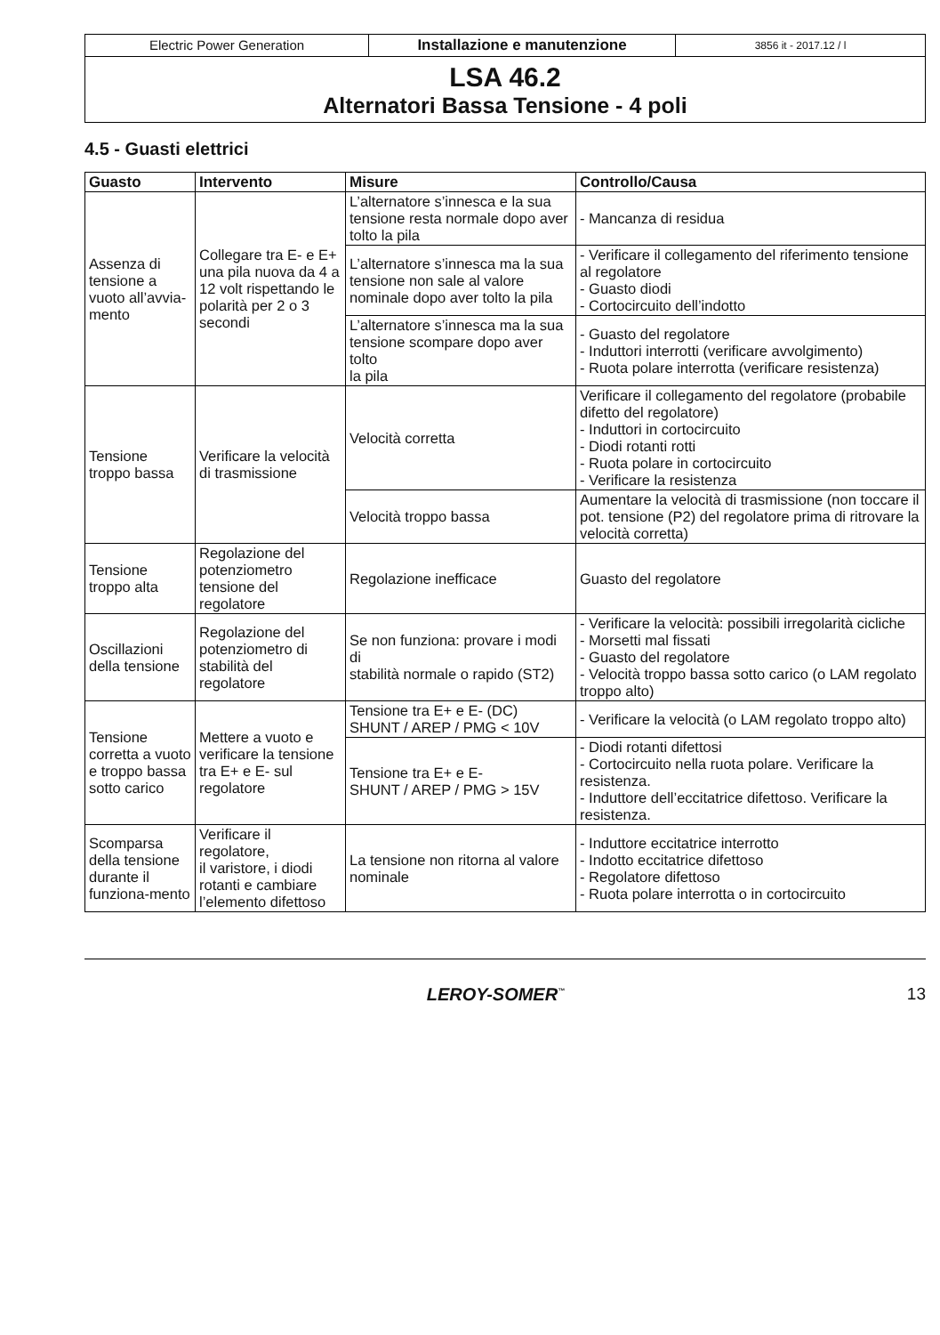Electric Power Generation Installazione e manutenzione
3856 it - 2017.12 / l
LSA 46.2
Alternatori Bassa Tensione - 4 poli
4.5 - Guasti elettrici
| Guasto | Intervento | Misure | Controllo/Causa |
| --- | --- | --- | --- |
| Assenza di tensione a vuoto all’avvia-mento | Collegare tra E- e E+ una pila nuova da 4 a 12 volt rispettando le polarità per 2 o 3 secondi | L’alternatore s’innesca e la sua tensione resta normale dopo aver tolto la pila | - Mancanza di residua |
| | | L’alternatore s’innesca ma la sua tensione non sale al valore nominale dopo aver tolto la pila | - Verificare il collegamento del riferimento tensione al regolatore - Guasto diodi - Cortocircuito dell’indotto |
| | | L’alternatore s’innesca ma la sua tensione scompare dopo aver tolto la pila | - Guasto del regolatore - Induttori interrotti (verificare avvolgimento) - Ruota polare interrotta (verificare resistenza) |
| Tensione troppo bassa | Verificare la velocità di trasmissione | Velocità corretta | Verificare il collegamento del regolatore (probabile difetto del regolatore) - Induttori in cortocircuito - Diodi rotanti rotti - Ruota polare in cortocircuito - Verificare la resistenza |
| | | Velocità troppo bassa | Aumentare la velocità di trasmissione (non toccare il pot. tensione (P2) del regolatore prima di ritrovare la velocità corretta) |
| Tensione troppo alta | Regolazione del potenziometro tensione del regolatore | Regolazione inefficace | Guasto del regolatore |
| Oscillazioni della tensione | Regolazione del potenziometro di stabilità del regolatore | Se non funziona: provare i modi di stabilità normale o rapido (ST2) | - Verificare la velocità: possibili irregolarità cicliche - Morsetti mal fissati - Guasto del regolatore - Velocità troppo bassa sotto carico (o LAM regolato troppo alto) |
| Tensione corretta a vuoto e troppo bassa sotto carico | Mettere a vuoto e verificare la tensione tra E+ e E- sul regolatore | Tensione tra E+ e E- (DC) SHUNT / AREP / PMG < 10V | - Verificare la velocità (o LAM regolato troppo alto) |
| | | Tensione tra E+ e E- SHUNT / AREP / PMG > 15V | - Diodi rotanti difettosi - Cortocircuito nella ruota polare. Verificare la resistenza. - Induttore dell’eccitatrice difettoso. Verificare la resistenza. |
| Scomparsa della tensione durante il funziona-mento | Verificare il regolatore, il varistore, i diodi rotanti e cambiare l’elemento difettoso | La tensione non ritorna al valore nominale | - Induttore eccitatrice interrotto - Indotto eccitatrice difettoso - Regolatore difettoso - Ruota polare interrotta o in cortocircuito |
LEROY-SOMER<sup>™</sup>
13